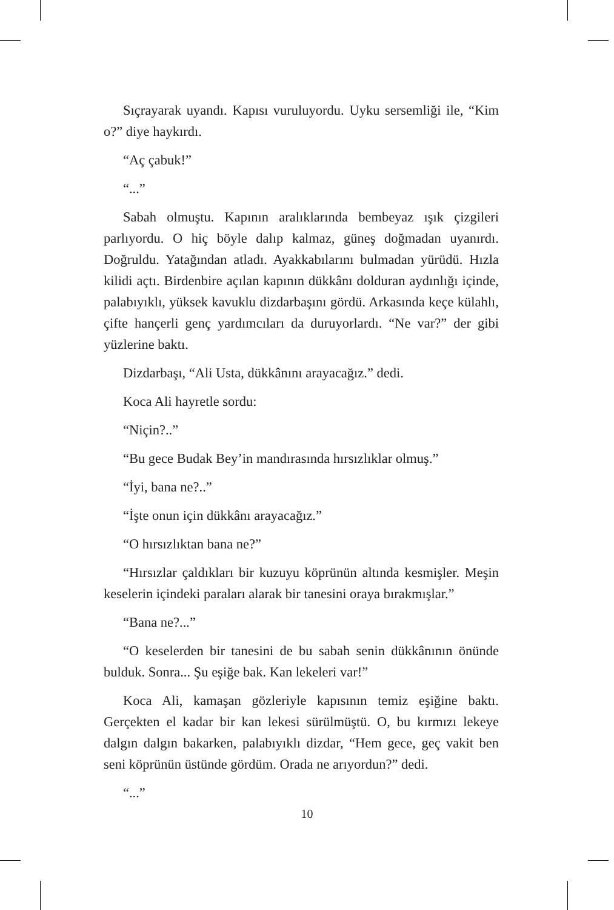Sıçrayarak uyandı. Kapısı vuruluyordu. Uyku sersemliği ile, “Kim o?” diye haykırdı.
“Aç çabuk!”
“...”
Sabah olmuştu. Kapının aralıklarında bembeyaz ışık çizgileri parlıyordu. O hiç böyle dalıp kalmaz, güneş doğmadan uyanırdı. Doğruldu. Yatağından atladı. Ayakkabılarını bulmadan yürüdü. Hızla kilidi açtı. Birdenbire açılan kapının dükkânı dolduran aydınlığı içinde, palabıyıklı, yüksek kavuklu dizdarbaşını gördü. Arkasında keçe külahlı, çifte hançerli genç yardımcıları da duruyorlardı. “Ne var?” der gibi yüzlerine baktı.
Dizdarbaşı, “Ali Usta, dükkânını arayacağız.” dedi.
Koca Ali hayretle sordu:
“Niçin?..”
“Bu gece Budak Bey’in mandırasında hırsızlıklar olmuş.”
“İyi, bana ne?..”
“İşte onun için dükkânı arayacağız.”
“O hırsızlıktan bana ne?”
“Hırsızlar çaldıkları bir kuzuyu köprünün altında kesmişler. Meşin keselerin içindeki paraları alarak bir tanesini oraya bırakmışlar.”
“Bana ne?...”
“O keselerden bir tanesini de bu sabah senin dükkânının önünde bulduk. Sonra... Şu eşiğe bak. Kan lekeleri var!”
Koca Ali, kamaşan gözleriyle kapısının temiz eşiğine baktı. Gerçekten el kadar bir kan lekesi sürülmüştü. O, bu kırmızı lekeye dalgın dalgın bakarken, palabıyıklı dizdar, “Hem gece, geç vakit ben seni köprünün üstünde gördüm. Orada ne arıyordun?” dedi.
“...”
10